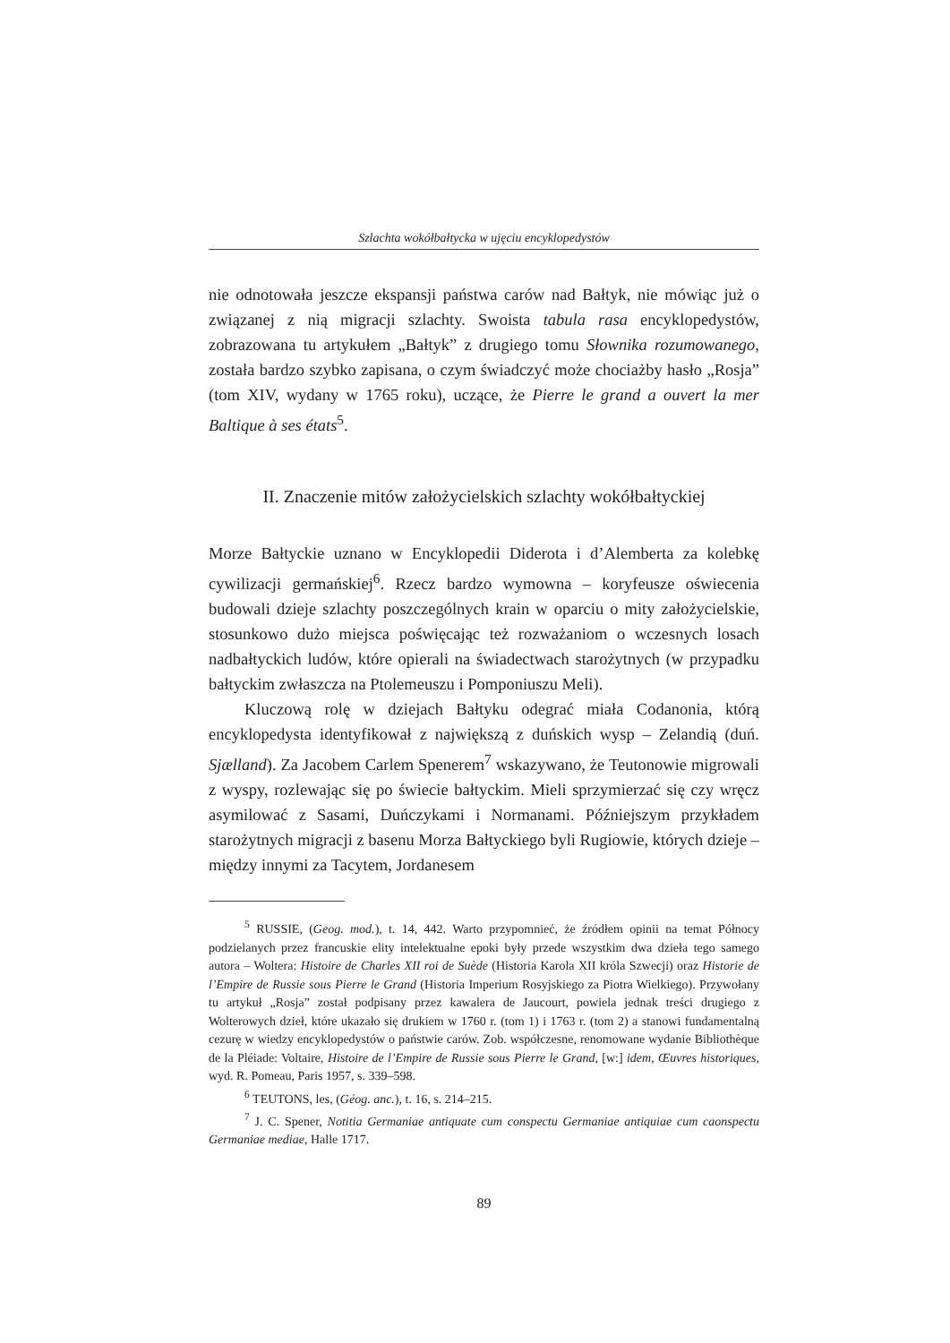Szlachta wokółbałtycka w ujęciu encyklopedystów
nie odnotowała jeszcze ekspansji państwa carów nad Bałtyk, nie mówiąc już o związanej z nią migracji szlachty. Swoista tabula rasa encyklopedystów, zobrazowana tu artykułem „Bałtyk” z drugiego tomu Słownika rozumowanego, została bardzo szybko zapisana, o czym świadczyć może chociażby hasło „Rosja” (tom XIV, wydany w 1765 roku), uczące, że Pierre le grand a ouvert la mer Baltique à ses états<sup>5</sup>.
II. Znaczenie mitów założycielskich szlachty wokółbałtyckiej
Morze Bałtyckie uznano w Encyklopedii Diderota i d’Alemberta za kolebkę cywilizacji germańskiej<sup>6</sup>. Rzecz bardzo wymowna – koryfeusze oświecenia budowali dzieje szlachty poszczególnych krain w oparciu o mity założycielskie, stosunkowo dużo miejsca poświęcając też rozważaniom o wczesnych losach nadbałtyckich ludów, które opierali na świadectwach starożytnych (w przypadku bałtyckim zwłaszcza na Ptolemeuszu i Pomponiuszu Meli).
Kluczową rolę w dziejach Bałtyku odegrać miała Codanonia, którą encyklopedysta identyfikował z największą z duńskich wysp – Zelandią (duń. Sjælland). Za Jacobem Carlem Spenerem<sup>7</sup> wskazywano, że Teutonowie migrowali z wyspy, rozlewając się po świecie bałtyckim. Mieli sprzymierzać się czy wręcz asymilować z Sasami, Duńczykami i Normanami. Późniejszym przykładem starożytnych migracji z basenu Morza Bałtyckiego byli Rugiowie, których dzieje – między innymi za Tacytem, Jordanesem
<sup>5</sup> RUSSIE, (Geog. mod.), t. 14, 442. Warto przypomnieć, że źródłem opinii na temat Północy podzielanych przez francuskie elity intelektualne epoki były przede wszystkim dwa dzieła tego samego autora – Woltera: Histoire de Charles XII roi de Suède (Historia Karola XII króla Szwecji) oraz Historie de l’Empire de Russie sous Pierre le Grand (Historia Imperium Rosyjskiego za Piotra Wielkiego). Przywołany tu artykuł „Rosja” został podpisany przez kawalera de Jaucourt, powiela jednak treści drugiego z Wolterowych dzieł, które ukazało się drukiem w 1760 r. (tom 1) i 1763 r. (tom 2) a stanowi fundamentalną cezurę w wiedzy encyklopedystów o państwie carów. Zob. współczesne, renomowane wydanie Bibliothèque de la Pléiade: Voltaire, Histoire de l’Empire de Russie sous Pierre le Grand, [w:] idem, Œuvres historiques, wyd. R. Pomeau, Paris 1957, s. 339–598.
<sup>6</sup> TEUTONS, les, (Géog. anc.), t. 16, s. 214–215.
<sup>7</sup> J. C. Spener, Notitia Germaniae antiquate cum conspectu Germaniae antiquiae cum caonspectu Germaniae mediae, Halle 1717.
89